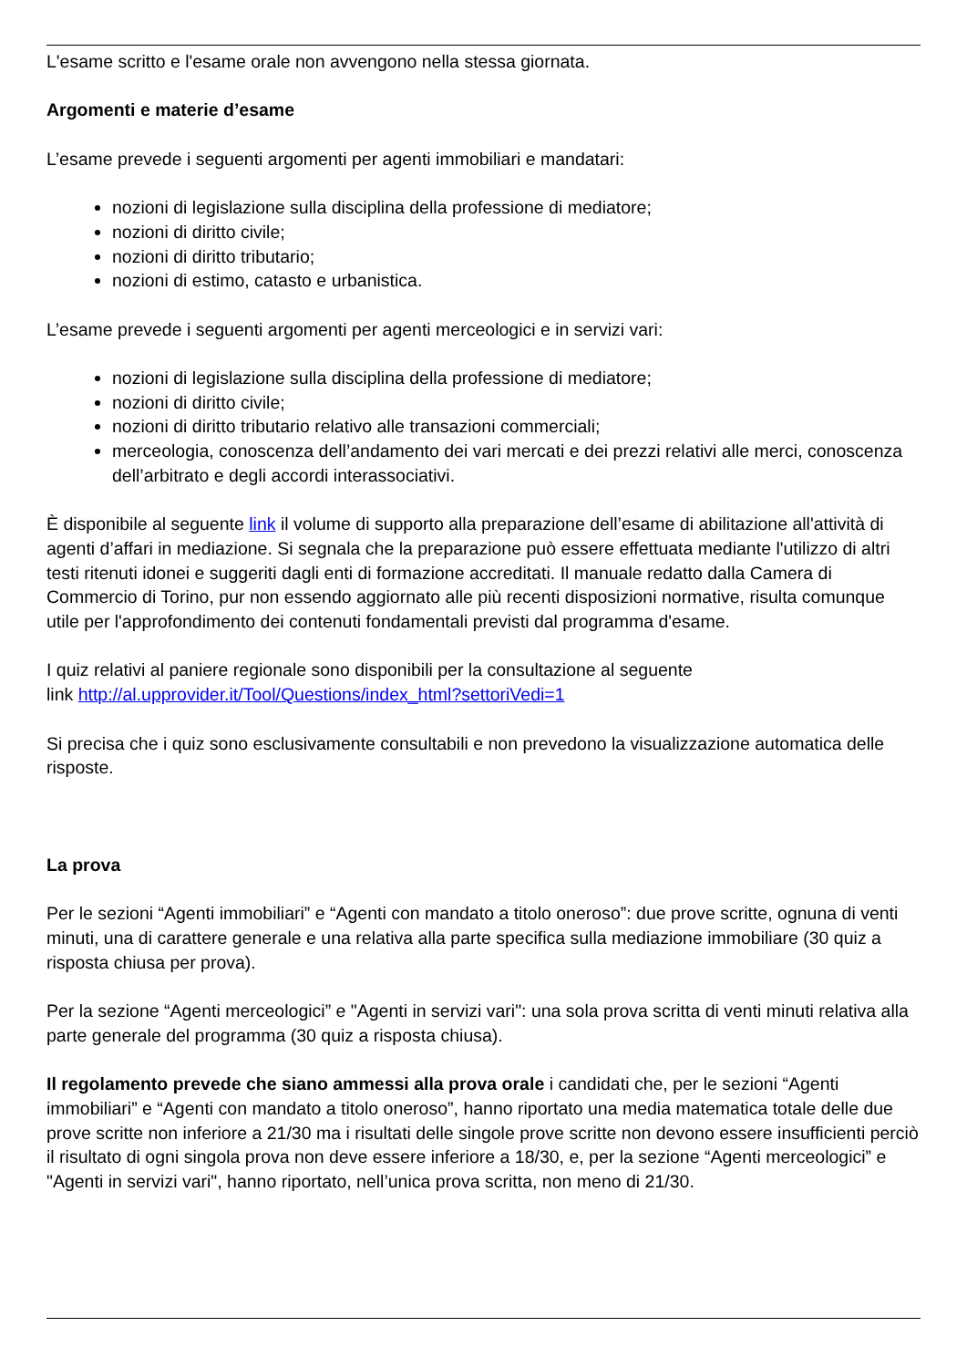L'esame scritto e l'esame orale non avvengono nella stessa giornata.
Argomenti e materie d’esame
L’esame prevede i seguenti argomenti per agenti immobiliari e mandatari:
nozioni di legislazione sulla disciplina della professione di mediatore;
nozioni di diritto civile;
nozioni di diritto tributario;
nozioni di estimo, catasto e urbanistica.
L’esame prevede i seguenti argomenti per agenti merceologici e in servizi vari:
nozioni di legislazione sulla disciplina della professione di mediatore;
nozioni di diritto civile;
nozioni di diritto tributario relativo alle transazioni commerciali;
merceologia, conoscenza dell’andamento dei vari mercati e dei prezzi relativi alle merci, conoscenza dell’arbitrato e degli accordi interassociativi.
È disponibile al seguente link il volume di supporto alla preparazione dell’esame di abilitazione all'attività di agenti d’affari in mediazione. Si segnala che la preparazione può essere effettuata mediante l'utilizzo di altri testi ritenuti idonei e suggeriti dagli enti di formazione accreditati. Il manuale redatto dalla Camera di Commercio di Torino, pur non essendo aggiornato alle più recenti disposizioni normative, risulta comunque utile per l'approfondimento dei contenuti fondamentali previsti dal programma d'esame.
I quiz relativi al paniere regionale sono disponibili per la consultazione al seguente
link http://al.upprovider.it/Tool/Questions/index_html?settoriVedi=1
Si precisa che i quiz sono esclusivamente consultabili e non prevedono la visualizzazione automatica delle risposte.
La prova
Per le sezioni “Agenti immobiliari” e “Agenti con mandato a titolo oneroso”: due prove scritte, ognuna di venti minuti, una di carattere generale e una relativa alla parte specifica sulla mediazione immobiliare (30 quiz a risposta chiusa per prova).
Per la sezione “Agenti merceologici” e "Agenti in servizi vari": una sola prova scritta di venti minuti relativa alla parte generale del programma (30 quiz a risposta chiusa).
Il regolamento prevede che siano ammessi alla prova orale i candidati che, per le sezioni “Agenti immobiliari” e “Agenti con mandato a titolo oneroso”, hanno riportato una media matematica totale delle due prove scritte non inferiore a 21/30 ma i risultati delle singole prove scritte non devono essere insufficienti perciò il risultato di ogni singola prova non deve essere inferiore a 18/30, e, per la sezione “Agenti merceologici” e "Agenti in servizi vari", hanno riportato, nell’unica prova scritta, non meno di 21/30.